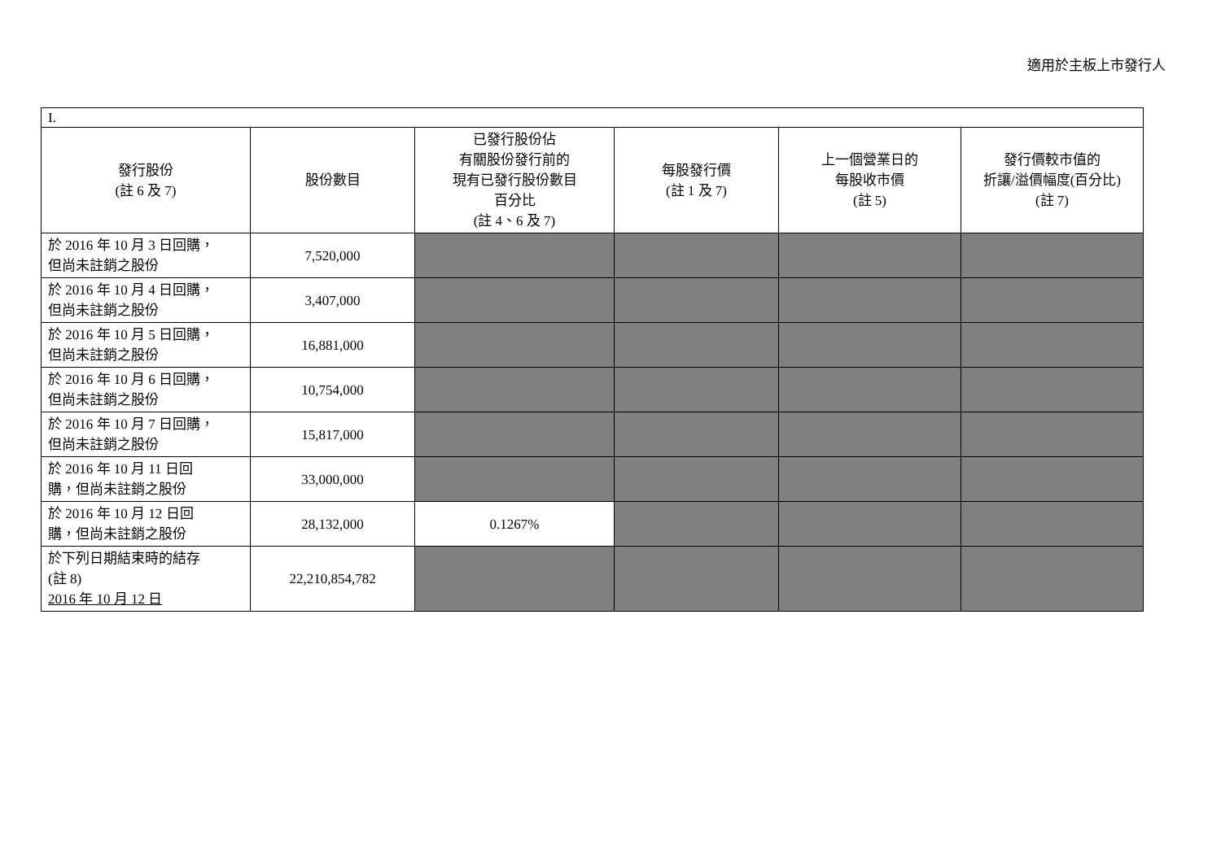適用於主板上市發行人
| I. | | | | | |
| 發行股份 (註 6 及 7) | 股份數目 | 已發行股份佔 有關股份發行前的 現有已發行股份數目 百分比 (註 4、6 及 7) | 每股發行價 (註 1 及 7) | 上一個營業日的 每股收市價 (註 5) | 發行價較市值的 折讓/溢價幅度(百分比) (註 7) |
| 於 2016 年 10 月 3 日回購， 但尚未註銷之股份 | 7,520,000 | | | | |
| 於 2016 年 10 月 4 日回購， 但尚未註銷之股份 | 3,407,000 | | | | |
| 於 2016 年 10 月 5 日回購， 但尚未註銷之股份 | 16,881,000 | | | | |
| 於 2016 年 10 月 6 日回購， 但尚未註銷之股份 | 10,754,000 | | | | |
| 於 2016 年 10 月 7 日回購， 但尚未註銷之股份 | 15,817,000 | | | | |
| 於 2016 年 10 月 11 日回 購，但尚未註銷之股份 | 33,000,000 | | | | |
| 於 2016 年 10 月 12 日回 購，但尚未註銷之股份 | 28,132,000 | 0.1267% | | | |
| 於下列日期結束時的結存 (註 8) 2016 年 10 月 12 日 | 22,210,854,782 | | | | |